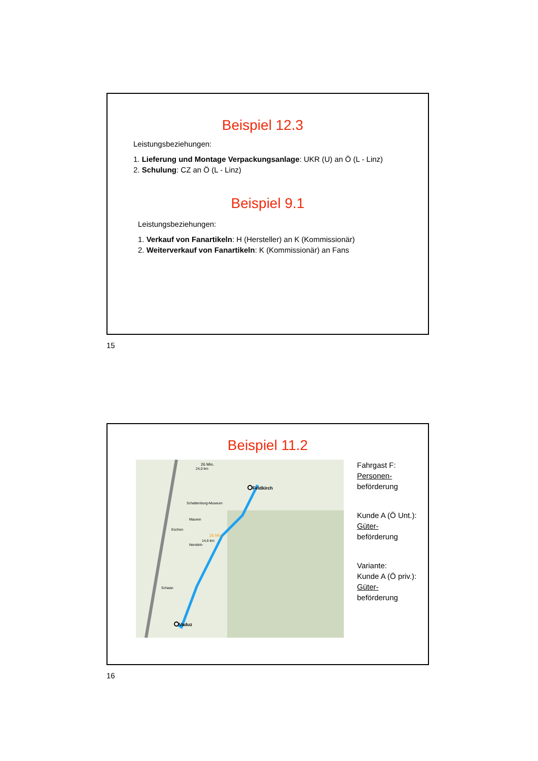Beispiel 12.3
Leistungsbeziehungen:
1. Lieferung und Montage Verpackungsanlage: UKR (U) an Ö (L - Linz)
2. Schulung: CZ an Ö (L - Linz)
Beispiel 9.1
Leistungsbeziehungen:
1. Verkauf von Fanartikeln: H (Hersteller) an K (Kommissionär)
2. Weiterverkauf von Fanartikeln: K (Kommissionär) an Fans
15
Beispiel 11.2
Feldkirch
Vaduz
26 Min.
14,6 km
26 Min.
24,0 km
Schattenburg-Museum
Mauren
Eschen
Nendeln
Schaan
Fahrgast F:
Personen-
beförderung
Kunde A (Ö Unt.):
Güter-
beförderung
Variante:
Kunde A (Ö priv.):
Güter-
beförderung
16